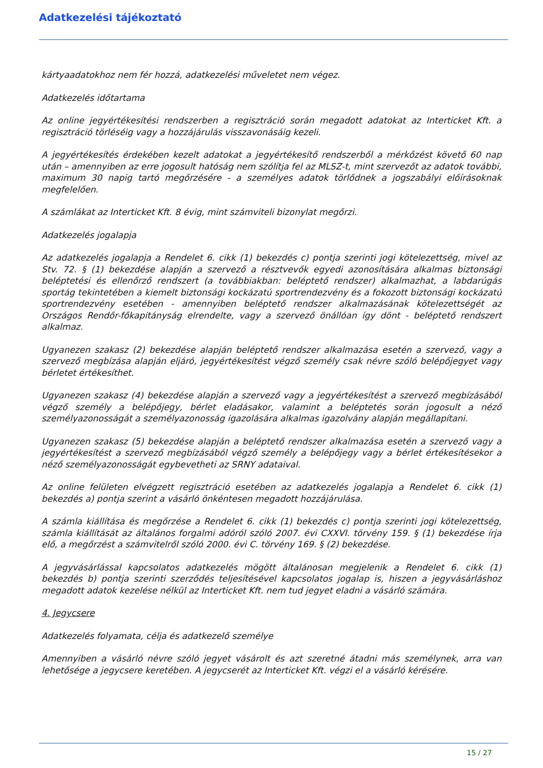Adatkezelési tájékoztató
kártyaadatokhoz nem fér hozzá, adatkezelési műveletet nem végez.
Adatkezelés időtartama
Az online jegyértékesítési rendszerben a regisztráció során megadott adatokat az Interticket Kft. a regisztráció törléséig vagy a hozzájárulás visszavonásáig kezeli.
A jegyértékesítés érdekében kezelt adatokat a jegyértékesítő rendszerből a mérkőzést követő 60 nap után – amennyiben az erre jogosult hatóság nem szólítja fel az MLSZ-t, mint szervezőt az adatok további, maximum 30 napig tartó megőrzésére - a személyes adatok törlődnek a jogszabályi előírásoknak megfelelően.
A számlákat az Interticket Kft. 8 évig, mint számviteli bizonylat megőrzi.
Adatkezelés jogalapja
Az adatkezelés jogalapja a Rendelet 6. cikk (1) bekezdés c) pontja szerinti jogi kötelezettség, mivel az Stv. 72. § (1) bekezdése alapján a szervező a résztvevők egyedi azonosítására alkalmas biztonsági beléptetési és ellenőrző rendszert (a továbbiakban: beléptető rendszer) alkalmazhat, a labdarúgás sportág tekintetében a kiemelt biztonsági kockázatú sportrendezvény és a fokozott biztonsági kockázatú sportrendezvény esetében - amennyiben beléptető rendszer alkalmazásának kötelezettségét az Országos Rendőr-főkapitányság elrendelte, vagy a szervező önállóan így dönt - beléptető rendszert alkalmaz.
Ugyanezen szakasz (2) bekezdése alapján beléptető rendszer alkalmazása esetén a szervező, vagy a szervező megbízása alapján eljáró, jegyértékesítést végző személy csak névre szóló belépőjegyet vagy bérletet értékesíthet.
Ugyanezen szakasz (4) bekezdése alapján a szervező vagy a jegyértékesítést a szervező megbízásából végző személy a belépőjegy, bérlet eladásakor, valamint a beléptetés során jogosult a néző személyazonosságát a személyazonosság igazolására alkalmas igazolvány alapján megállapítani.
Ugyanezen szakasz (5) bekezdése alapján a beléptető rendszer alkalmazása esetén a szervező vagy a jegyértékesítést a szervező megbízásából végző személy a belépőjegy vagy a bérlet értékesítésekor a néző személyazonosságát egybevetheti az SRNY adataival.
Az online felületen elvégzett regisztráció esetében az adatkezelés jogalapja a Rendelet 6. cikk (1) bekezdés a) pontja szerint a vásárló önkéntesen megadott hozzájárulása.
A számla kiállítása és megőrzése a Rendelet 6. cikk (1) bekezdés c) pontja szerinti jogi kötelezettség, számla kiállítását az általános forgalmi adóról szóló 2007. évi CXXVI. törvény 159. § (1) bekezdése írja elő, a megőrzést a számvitelről szóló 2000. évi C. törvény 169. § (2) bekezdése.
A jegyvásárlással kapcsolatos adatkezelés mögött általánosan megjelenik a Rendelet 6. cikk (1) bekezdés b) pontja szerinti szerződés teljesítésével kapcsolatos jogalap is, hiszen a jegyvásárláshoz megadott adatok kezelése nélkül az Interticket Kft. nem tud jegyet eladni a vásárló számára.
4. Jegycsere
Adatkezelés folyamata, célja és adatkezelő személye
Amennyiben a vásárló névre szóló jegyet vásárolt és azt szeretné átadni más személynek, arra van lehetősége a jegycsere keretében. A jegycserét az Interticket Kft. végzi el a vásárló kérésére.
15 / 27